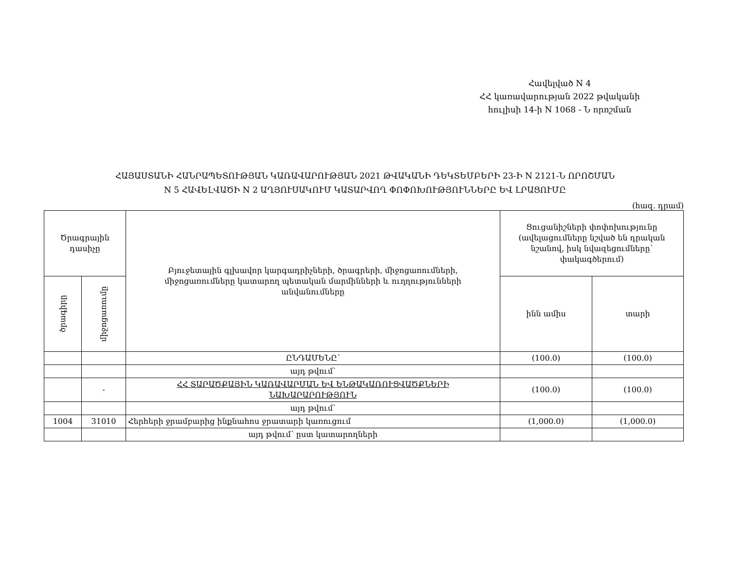Հավելված N 4
ՀՀ կառավարության 2022 թվականի
հուլիսի 14-ի N 1068 - Ն որոշման
ՀԱՅԱՍՏԱՆԻ ՀԱՆՐԱՊԵՏՈՒԹՅԱՆ ԿԱՌԱՎԱՐՈՒԹՅԱՆ 2021 ԹՎԱԿԱՆԻ ԴԵԿՏԵՄԲԵՐԻ 23-Ի N 2121-Ն ՈՐՈՇՄԱՆ
N 5 ՀԱՎԵԼՎԱԾԻ N 2 ԱՂՅՈՒՍԱԿՈՒՄ ԿԱՏԱՐՎՈՂ ՓՈՓՈԽՈՒԹՅՈՒՆՆԵՐԸ ԵՎ ԼՐԱՑՈՒՄԸ
(հազ. դրամ)
| Ծրագրային դասիչը | | Բյուջետային գլխավոր կարգադրիչների, ծրագրերի, միջոցառումների, միջոցառումները կատարող պետական մարմինների և ուղղությունների անվանումները | Ցուցանիշների փոփոխությունը (ավելացումները նշված են դրական նշանով, իսկ նվազեցումները՝ փակագծերում) | |
| ծրագիրը | միջոցառումը | | ինն ամիս | տարի |
| | | ԸՆԴԱՄԵՆԸ՝ | (100.0) | (100.0) |
| | | այդ թվում՝ | | |
| | - | ՀՀ ՏԱՐԱԾՔԱՅԻՆ ԿԱՌԱՎԱՐՄԱՆ ԵՎ ԵՆԹԱԿԱՌՈՒՑՎԱԾՔՆԵՐԻ ՆԱԽԱՐԱՐՈՒԹՅՈՒՆ | (100.0) | (100.0) |
| | | այդ թվում՝ | | |
| 1004 | 31010 | Հերհերի ջրամբարից ինքնահոս ջրատարի կառուցում | (1,000.0) | (1,000.0) |
| | | այդ թվում՝ ըստ կատարողների | | |